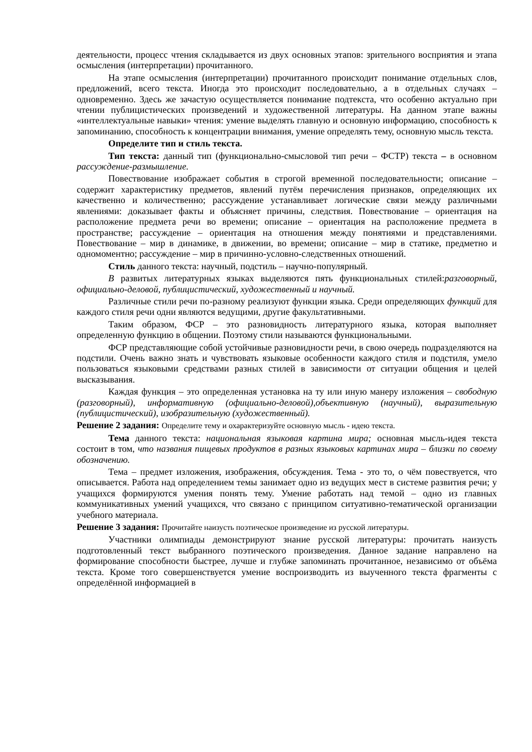деятельности, процесс чтения складывается из двух основных этапов: зрительного восприятия и этапа осмысления (интерпретации) прочитанного.
На этапе осмысления (интерпретации) прочитанного происходит понимание отдельных слов, предложений, всего текста. Иногда это происходит последовательно, а в отдельных случаях – одновременно. Здесь же зачастую осуществляется понимание подтекста, что особенно актуально при чтении публицистических произведений и художественной литературы. На данном этапе важны «интеллектуальные навыки» чтения: умение выделять главную и основную информацию, способность к запоминанию, способность к концентрации внимания, умение определять тему, основную мысль текста.
Определите тип и стиль текста.
Тип текста: данный тип (функционально-смысловой тип речи – ФСТР) текста – в основном рассуждение-размышление.
Повествование изображает события в строгой временной последовательности; описание – содержит характеристику предметов, явлений путём перечисления признаков, определяющих их качественно и количественно; рассуждение устанавливает логические связи между различными явлениями: доказывает факты и объясняет причины, следствия. Повествование – ориентация на расположение предмета речи во времени; описание – ориентация на расположение предмета в пространстве; рассуждение – ориентация на отношения между понятиями и представлениями. Повествование – мир в динамике, в движении, во времени; описание – мир в статике, предметно и одномоментно; рассуждение – мир в причинно-условно-следственных отношений.
Стиль данного текста: научный, подстиль – научно-популярный.
В развитых литературных языках выделяются пять функциональных стилей:разговорный, официально-деловой, публицистический, художественный и научный.
Различные стили речи по-разному реализуют функции языка. Среди определяющих функций для каждого стиля речи одни являются ведущими, другие факультативными.
Таким образом, ФСР – это разновидность литературного языка, которая выполняет определенную функцию в общении. Поэтому стили называются функциональными.
ФСР представляющие собой устойчивые разновидности речи, в свою очередь подразделяются на подстили. Очень важно знать и чувствовать языковые особенности каждого стиля и подстиля, умело пользоваться языковыми средствами разных стилей в зависимости от ситуации общения и целей высказывания.
Каждая функция – это определенная установка на ту или иную манеру изложения – свободную (разговорный), информативную (официально-деловой),объективную (научный), выразительную (публицистический), изобразительную (художественный).
Решение 2 задания: Определите тему и охарактеризуйте основную мысль - идею текста.
Тема данного текста: национальная языковая картина мира; основная мысль-идея текста состоит в том, что названия пищевых продуктов в разных языковых картинах мира – близки по своему обозначению.
Тема – предмет изложения, изображения, обсуждения. Тема - это то, о чём повествуется, что описывается. Работа над определением темы занимает одно из ведущих мест в системе развития речи; у учащихся формируются умения понять тему. Умение работать над темой – одно из главных коммуникативных умений учащихся, что связано с принципом ситуативно-тематической организации учебного материала.
Решение 3 задания: Прочитайте наизусть поэтическое произведение из русской литературы.
Участники олимпиады демонстрируют знание русской литературы: прочитать наизусть подготовленный текст выбранного поэтического произведения. Данное задание направлено на формирование способности быстрее, лучше и глубже запоминать прочитанное, независимо от объёма текста. Кроме того совершенствуется умение воспроизводить из выученного текста фрагменты с определённой информацией в